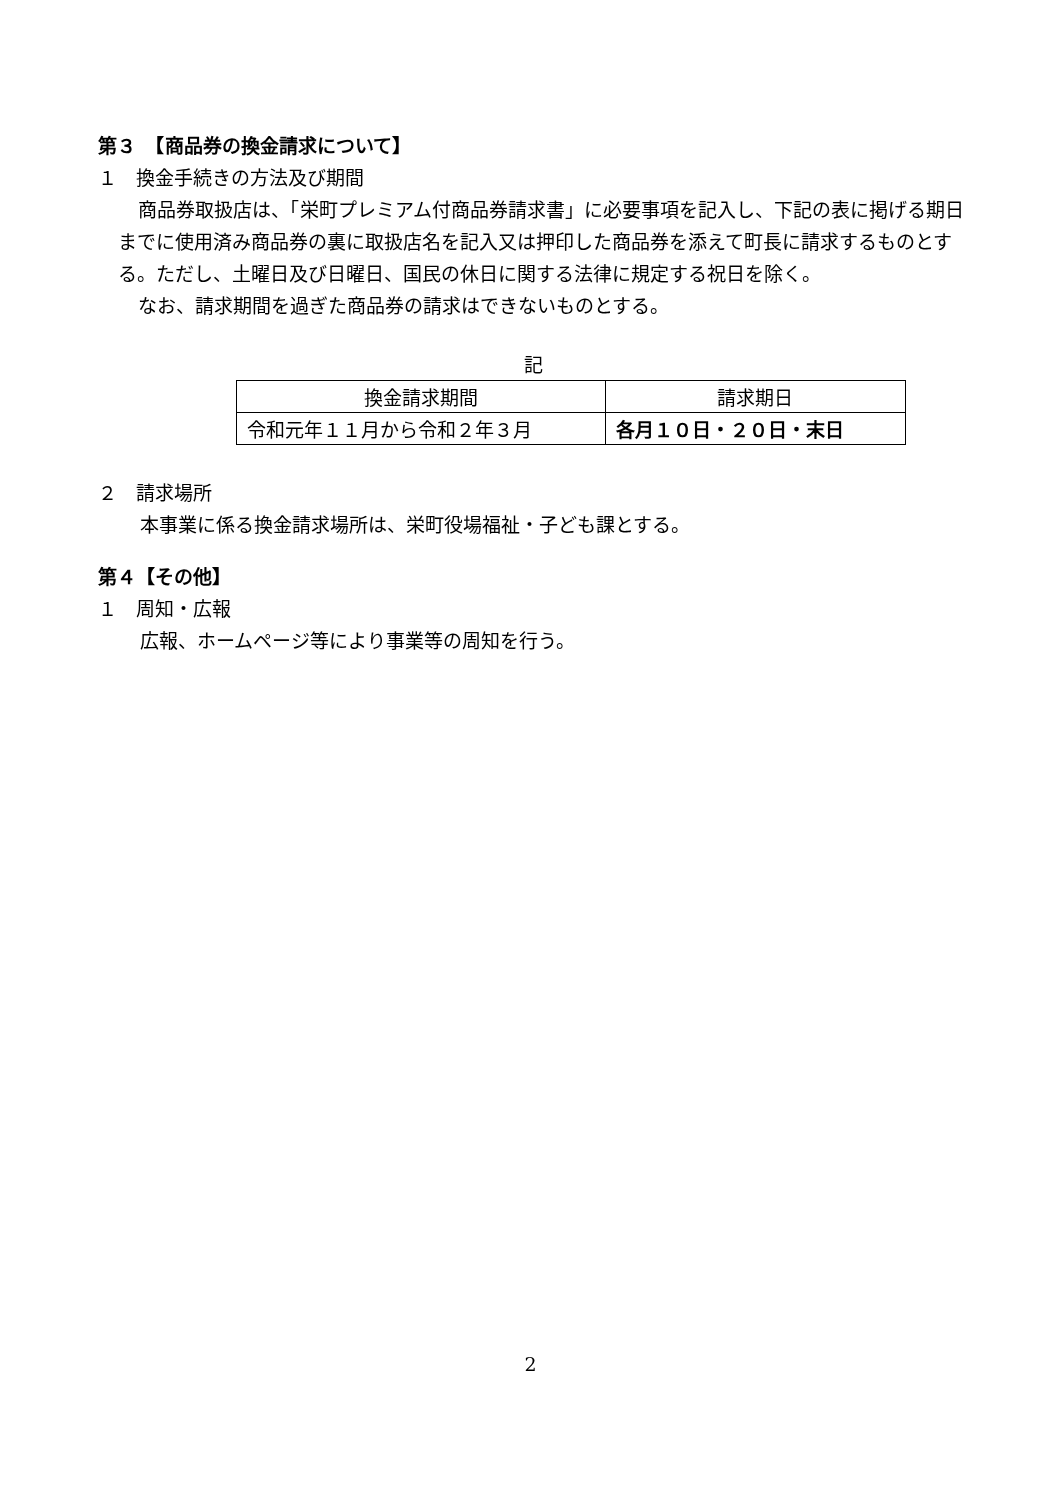第３　【商品券の換金請求について】
１　換金手続きの方法及び期間
商品券取扱店は、「栄町プレミアム付商品券請求書」に必要事項を記入し、下記の表に掲げる期日までに使用済み商品券の裏に取扱店名を記入又は押印した商品券を添えて町長に請求するものとする。ただし、土曜日及び日曜日、国民の休日に関する法律に規定する祝日を除く。
なお、請求期間を過ぎた商品券の請求はできないものとする。
記
| 換金請求期間 | 請求期日 |
| --- | --- |
| 令和元年１１月から令和２年３月 | 各月１０日・２０日・末日 |
２　請求場所
本事業に係る換金請求場所は、栄町役場福祉・子ども課とする。
第４【その他】
１　周知・広報
広報、ホームページ等により事業等の周知を行う。
2